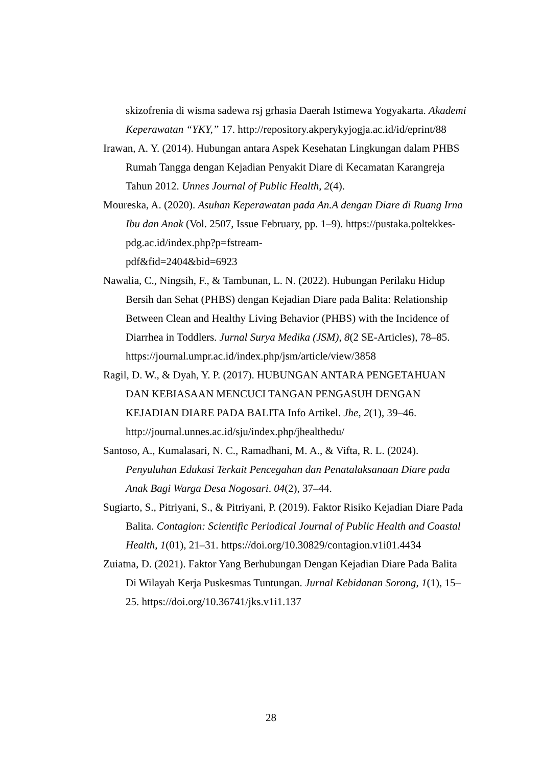skizofrenia di wisma sadewa rsj grhasia Daerah Istimewa Yogyakarta. Akademi Keperawatan “YKY,” 17. http://repository.akperykyjogja.ac.id/id/eprint/88
Irawan, A. Y. (2014). Hubungan antara Aspek Kesehatan Lingkungan dalam PHBS Rumah Tangga dengan Kejadian Penyakit Diare di Kecamatan Karangreja Tahun 2012. Unnes Journal of Public Health, 2(4).
Moureska, A. (2020). Asuhan Keperawatan pada An.A dengan Diare di Ruang Irna Ibu dan Anak (Vol. 2507, Issue February, pp. 1–9). https://pustaka.poltekkes-pdg.ac.id/index.php?p=fstream-
pdf&fid=2404&bid=6923
Nawalia, C., Ningsih, F., & Tambunan, L. N. (2022). Hubungan Perilaku Hidup Bersih dan Sehat (PHBS) dengan Kejadian Diare pada Balita: Relationship Between Clean and Healthy Living Behavior (PHBS) with the Incidence of Diarrhea in Toddlers. Jurnal Surya Medika (JSM), 8(2 SE-Articles), 78–85. https://journal.umpr.ac.id/index.php/jsm/article/view/3858
Ragil, D. W., & Dyah, Y. P. (2017). HUBUNGAN ANTARA PENGETAHUAN DAN KEBIASAAN MENCUCI TANGAN PENGASUH DENGAN KEJADIAN DIARE PADA BALITA Info Artikel. Jhe, 2(1), 39–46. http://journal.unnes.ac.id/sju/index.php/jhealthedu/
Santoso, A., Kumalasari, N. C., Ramadhani, M. A., & Vifta, R. L. (2024). Penyuluhan Edukasi Terkait Pencegahan dan Penatalaksanaan Diare pada Anak Bagi Warga Desa Nogosari. 04(2), 37–44.
Sugiarto, S., Pitriyani, S., & Pitriyani, P. (2019). Faktor Risiko Kejadian Diare Pada Balita. Contagion: Scientific Periodical Journal of Public Health and Coastal Health, 1(01), 21–31. https://doi.org/10.30829/contagion.v1i01.4434
Zuiatna, D. (2021). Faktor Yang Berhubungan Dengan Kejadian Diare Pada Balita Di Wilayah Kerja Puskesmas Tuntungan. Jurnal Kebidanan Sorong, 1(1), 15–25. https://doi.org/10.36741/jks.v1i1.137
28